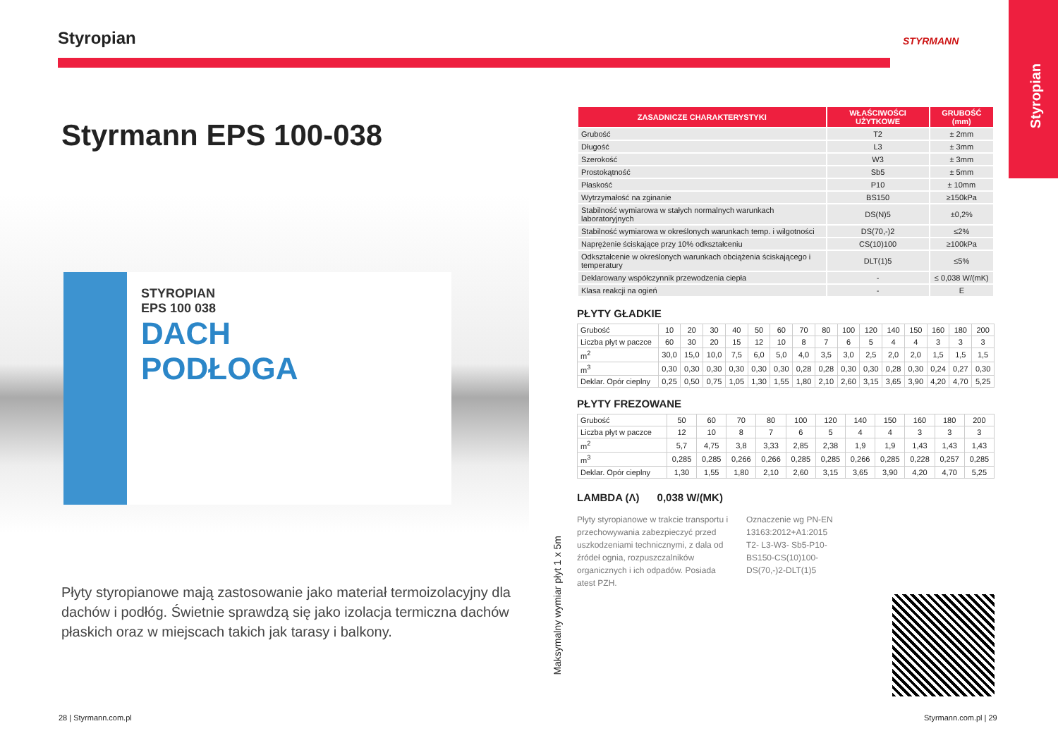Styropian
STYRMANN
Styropian
Styrmann EPS 100-038
STYROPIAN
EPS 100 038
DACH
PODŁOGA
Płyty styropianowe mają zastosowanie jako materiał termoizolacyjny dla dachów i podłóg. Świetnie sprawdzą się jako izolacja termiczna dachów płaskich oraz w miejscach takich jak tarasy i balkony.
28 | Styrmann.com.pl Styrmann.com.pl | 29
Maksymalny wymiar płyt 1 x 5m
| ZASADNICZE CHARAKTERYSTYKI | WŁAŚCIWOŚCI UŻYTKOWE | GRUBOŚĆ (mm) |
| --- | --- | --- |
| Grubość | T2 | ± 2mm |
| Długość | L3 | ± 3mm |
| Szerokość | W3 | ± 3mm |
| Prostokątność | Sb5 | ± 5mm |
| Płaskość | P10 | ± 10mm |
| Wytrzymałość na zginanie | BS150 | ≥150kPa |
| Stabilność wymiarowa w stałych normalnych warunkach laboratoryjnych | DS(N)5 | ±0,2% |
| Stabilność wymiarowa w określonych warunkach temp. i wilgotności | DS(70,-)2 | ≤2% |
| Naprężenie ściskające przy 10% odkształceniu | CS(10)100 | ≥100kPa |
| Odkształcenie w określonych warunkach obciążenia ściskającego i temperatury | DLT(1)5 | ≤5% |
| Deklarowany współczynnik przewodzenia ciepła | - | ≤ 0,038 W/(mK) |
| Klasa reakcji na ogień | - | E |
PŁYTY GŁADKIE
| Grubość | 10 | 20 | 30 | 40 | 50 | 60 | 70 | 80 | 100 | 120 | 140 | 150 | 160 | 180 | 200 |
| Liczba płyt w paczce | 60 | 30 | 20 | 15 | 12 | 10 | 8 | 7 | 6 | 5 | 4 | 4 | 3 | 3 | 3 |
| m<sup>2</sup> | 30,0 | 15,0 | 10,0 | 7,5 | 6,0 | 5,0 | 4,0 | 3,5 | 3,0 | 2,5 | 2,0 | 2,0 | 1,5 | 1,5 | 1,5 |
| m<sup>3</sup> | 0,30 | 0,30 | 0,30 | 0,30 | 0,30 | 0,30 | 0,28 | 0,28 | 0,30 | 0,30 | 0,28 | 0,30 | 0,24 | 0,27 | 0,30 |
| Deklar. Opór cieplny | 0,25 | 0,50 | 0,75 | 1,05 | 1,30 | 1,55 | 1,80 | 2,10 | 2,60 | 3,15 | 3,65 | 3,90 | 4,20 | 4,70 | 5,25 |
PŁYTY FREZOWANE
| Grubość | 50 | 60 | 70 | 80 | 100 | 120 | 140 | 150 | 160 | 180 | 200 |
| Liczba płyt w paczce | 12 | 10 | 8 | 7 | 6 | 5 | 4 | 4 | 3 | 3 | 3 |
| m<sup>2</sup> | 5,7 | 4,75 | 3,8 | 3,33 | 2,85 | 2,38 | 1,9 | 1,9 | 1,43 | 1,43 | 1,43 |
| m<sup>3</sup> | 0,285 | 0,285 | 0,266 | 0,266 | 0,285 | 0,285 | 0,266 | 0,285 | 0,228 | 0,257 | 0,285 |
| Deklar. Opór cieplny | 1,30 | 1,55 | 1,80 | 2,10 | 2,60 | 3,15 | 3,65 | 3,90 | 4,20 | 4,70 | 5,25 |
LAMBDA (Λ) 0,038 W/(MK)
Płyty styropianowe w trakcie transportu i przechowywania zabezpieczyć przed uszkodzeniami technicznymi, z dala od źródeł ognia, rozpuszczalników organicznych i ich odpadów. Posiada atest PZH.
Oznaczenie wg PN-EN 13163:2012+A1:2015 T2- L3-W3- Sb5-P10-BS150-CS(10)100-DS(70,-)2-DLT(1)5